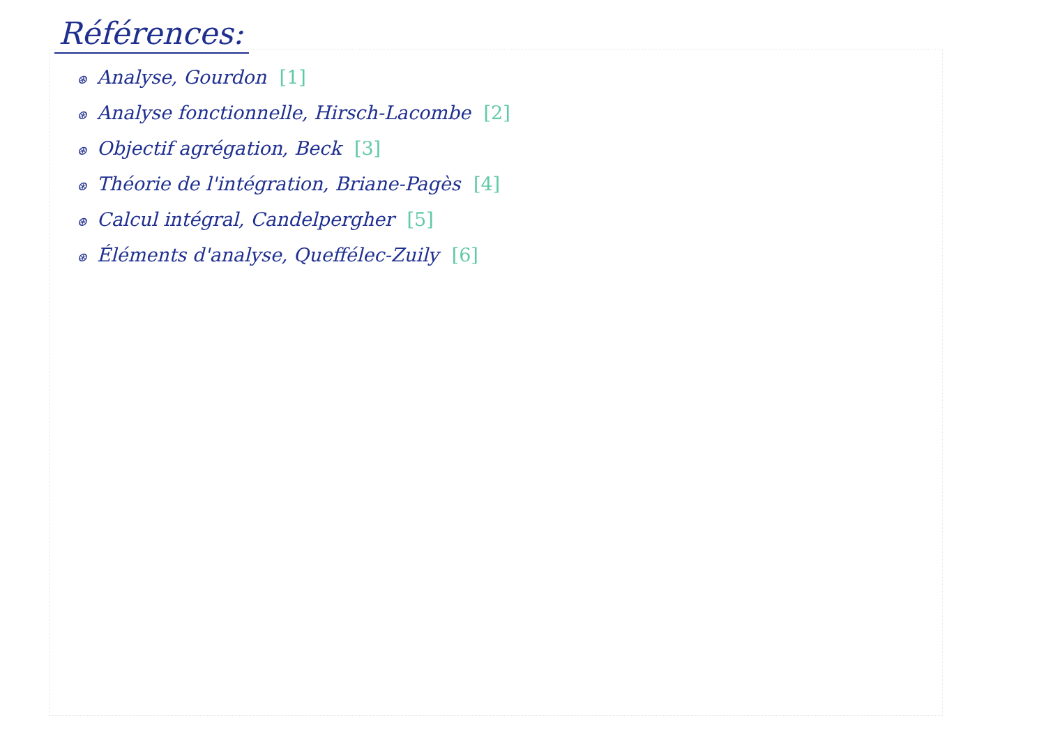Références:
⊛ Analyse, Gourdon [1]
⊛ Analyse fonctionnelle, Hirsch-Lacombe [2]
⊛ Objectif agrégation, Beck [3]
⊛ Théorie de l'intégration, Briane-Pagès [4]
⊛ Calcul intégral, Candelpergher [5]
⊛ Éléments d'analyse, Queffélec-Zuily [6]